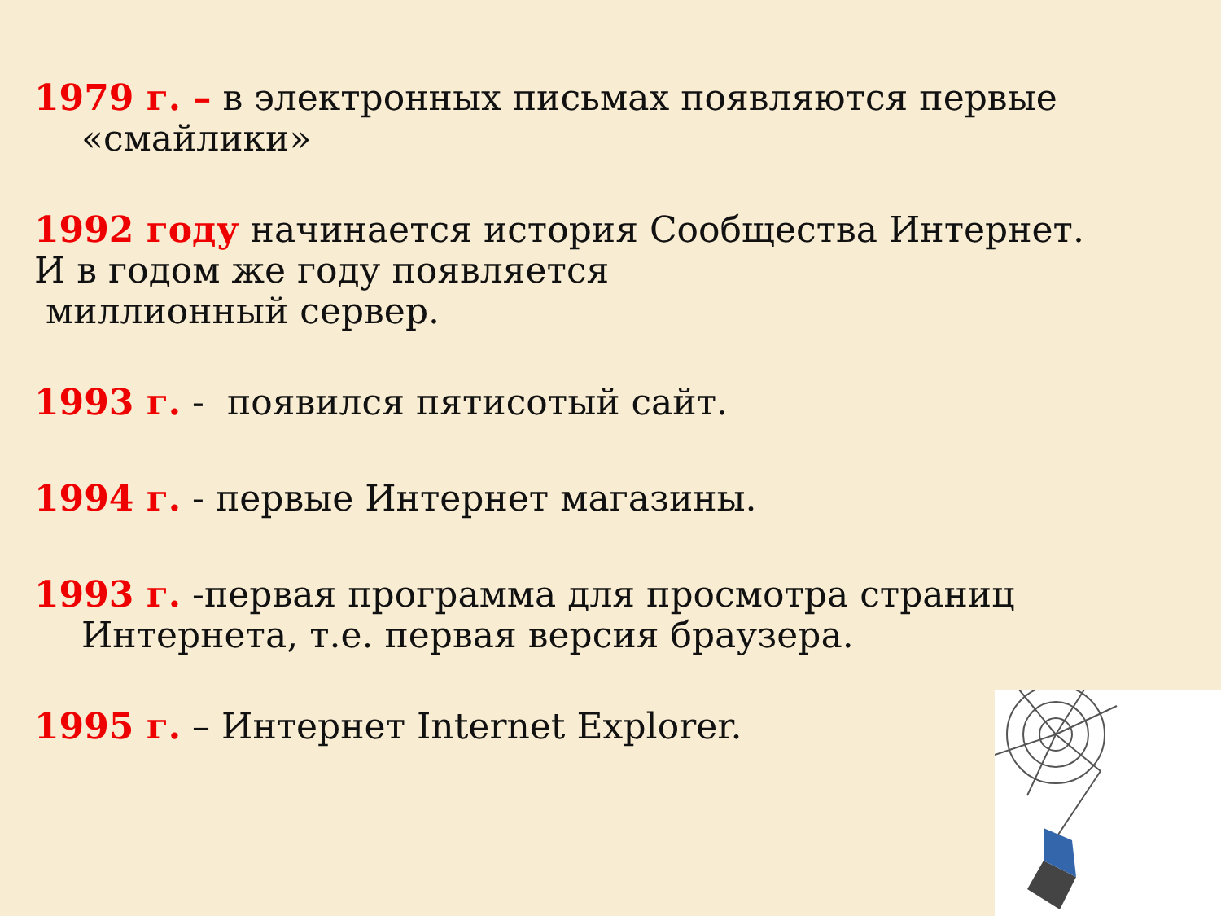1979 г. – в электронных письмах появляются первые
«смайлики»
1992 году начинается история Сообщества Интернет.
И в годом же году появляется
миллионный сервер.
1993 г. - появился пятисотый сайт.
1994 г. - первые Интернет магазины.
1993 г. -первая программа для просмотра страниц
Интернета, т.е. первая версия браузера.
1995 г. – Интернет Internet Explorer.